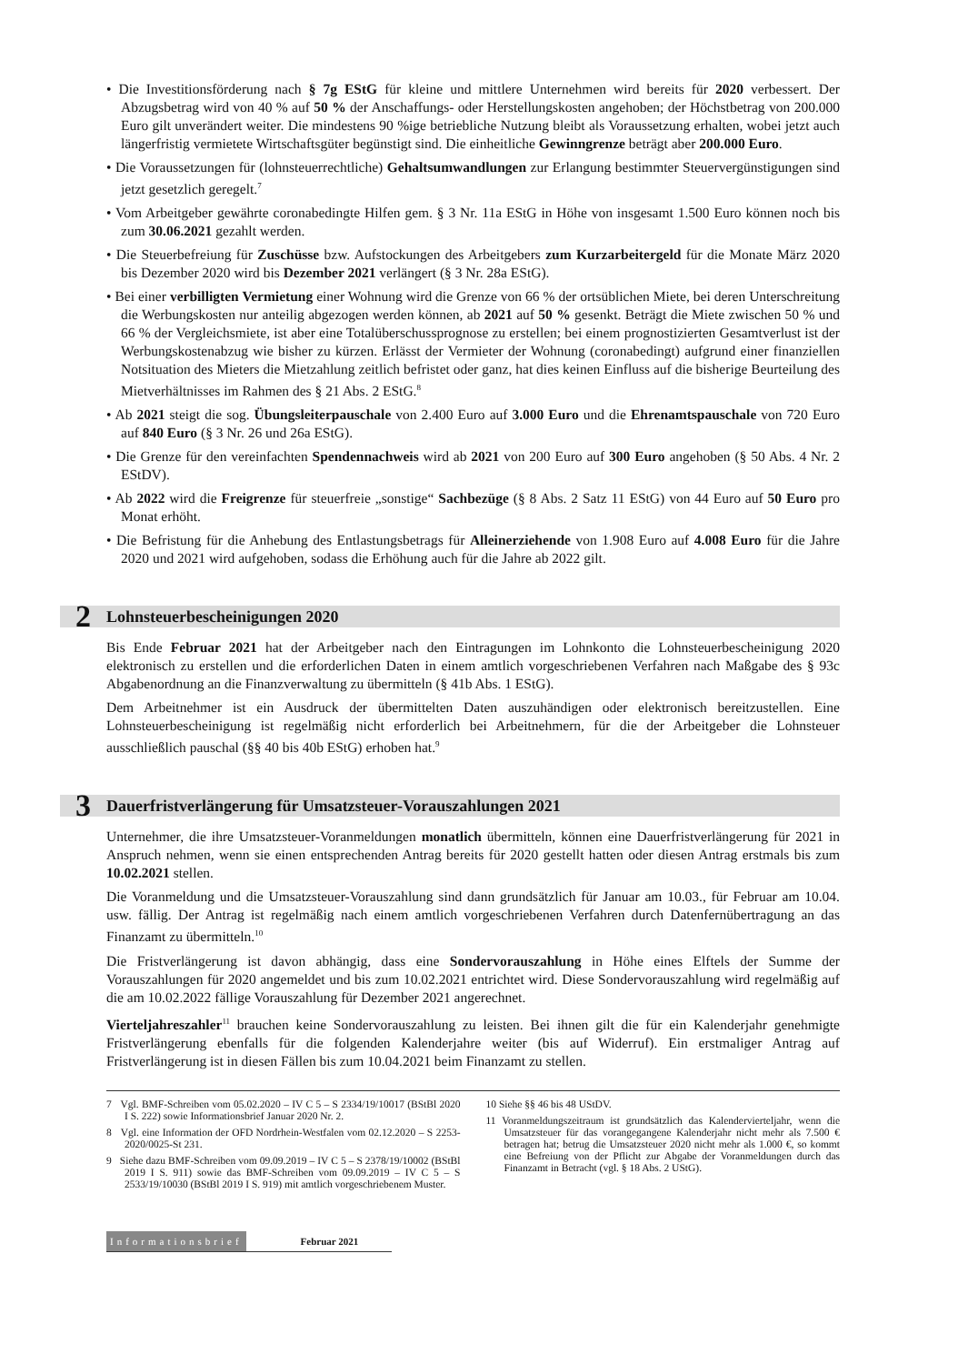• Die Investitionsförderung nach § 7g EStG für kleine und mittlere Unternehmen wird bereits für 2020 verbessert. Der Abzugsbetrag wird von 40 % auf 50 % der Anschaffungs- oder Herstellungskosten angehoben; der Höchstbetrag von 200.000 Euro gilt unverändert weiter. Die mindestens 90 %ige betriebliche Nutzung bleibt als Voraussetzung erhalten, wobei jetzt auch längerfristig vermietete Wirtschaftsgüter begünstigt sind. Die einheitliche Gewinngrenze beträgt aber 200.000 Euro.
• Die Voraussetzungen für (lohnsteuerrechtliche) Gehaltsumwandlungen zur Erlangung bestimmter Steuervergünstigungen sind jetzt gesetzlich geregelt.<sup>7</sup>
• Vom Arbeitgeber gewährte coronabedingte Hilfen gem. § 3 Nr. 11a EStG in Höhe von insgesamt 1.500 Euro können noch bis zum 30.06.2021 gezahlt werden.
• Die Steuerbefreiung für Zuschüsse bzw. Aufstockungen des Arbeitgebers zum Kurzarbeitergeld für die Monate März 2020 bis Dezember 2020 wird bis Dezember 2021 verlängert (§ 3 Nr. 28a EStG).
• Bei einer verbilligten Vermietung einer Wohnung wird die Grenze von 66 % der ortsüblichen Miete, bei deren Unterschreitung die Werbungskosten nur anteilig abgezogen werden können, ab 2021 auf 50 % gesenkt. Beträgt die Miete zwischen 50 % und 66 % der Vergleichsmiete, ist aber eine Totalüberschussprognose zu erstellen; bei einem prognostizierten Gesamtverlust ist der Werbungskostenabzug wie bisher zu kürzen. Erlässt der Vermieter der Wohnung (coronabedingt) aufgrund einer finanziellen Notsituation des Mieters die Mietzahlung zeitlich befristet oder ganz, hat dies keinen Einfluss auf die bisherige Beurteilung des Mietverhältnisses im Rahmen des § 21 Abs. 2 EStG.<sup>8</sup>
• Ab 2021 steigt die sog. Übungsleiterpauschale von 2.400 Euro auf 3.000 Euro und die Ehrenamtspauschale von 720 Euro auf 840 Euro (§ 3 Nr. 26 und 26a EStG).
• Die Grenze für den vereinfachten Spendennachweis wird ab 2021 von 200 Euro auf 300 Euro angehoben (§ 50 Abs. 4 Nr. 2 EStDV).
• Ab 2022 wird die Freigrenze für steuerfreie „sonstige“ Sachbezüge (§ 8 Abs. 2 Satz 11 EStG) von 44 Euro auf 50 Euro pro Monat erhöht.
• Die Befristung für die Anhebung des Entlastungsbetrags für Alleinerziehende von 1.908 Euro auf 4.008 Euro für die Jahre 2020 und 2021 wird aufgehoben, sodass die Erhöhung auch für die Jahre ab 2022 gilt.
2 Lohnsteuerbescheinigungen 2020
Bis Ende Februar 2021 hat der Arbeitgeber nach den Eintragungen im Lohnkonto die Lohnsteuerbescheinigung 2020 elektronisch zu erstellen und die erforderlichen Daten in einem amtlich vorgeschriebenen Verfahren nach Maßgabe des § 93c Abgabenordnung an die Finanzverwaltung zu übermitteln (§ 41b Abs. 1 EStG).
Dem Arbeitnehmer ist ein Ausdruck der übermittelten Daten auszuhändigen oder elektronisch bereitzustellen. Eine Lohnsteuerbescheinigung ist regelmäßig nicht erforderlich bei Arbeitnehmern, für die der Arbeitgeber die Lohnsteuer ausschließlich pauschal (§§ 40 bis 40b EStG) erhoben hat.<sup>9</sup>
3 Dauerfristverlängerung für Umsatzsteuer-Vorauszahlungen 2021
Unternehmer, die ihre Umsatzsteuer-Voranmeldungen monatlich übermitteln, können eine Dauerfristverlängerung für 2021 in Anspruch nehmen, wenn sie einen entsprechenden Antrag bereits für 2020 gestellt hatten oder diesen Antrag erstmals bis zum 10.02.2021 stellen.
Die Voranmeldung und die Umsatzsteuer-Vorauszahlung sind dann grundsätzlich für Januar am 10.03., für Februar am 10.04. usw. fällig. Der Antrag ist regelmäßig nach einem amtlich vorgeschriebenen Verfahren durch Datenfernübertragung an das Finanzamt zu übermitteln.<sup>10</sup>
Die Fristverlängerung ist davon abhängig, dass eine Sondervorauszahlung in Höhe eines Elftels der Summe der Vorauszahlungen für 2020 angemeldet und bis zum 10.02.2021 entrichtet wird. Diese Sondervorauszahlung wird regelmäßig auf die am 10.02.2022 fällige Vorauszahlung für Dezember 2021 angerechnet.
Vierteljahreszahler<sup>11</sup> brauchen keine Sondervorauszahlung zu leisten. Bei ihnen gilt die für ein Kalenderjahr genehmigte Fristverlängerung ebenfalls für die folgenden Kalenderjahre weiter (bis auf Widerruf). Ein erstmaliger Antrag auf Fristverlängerung ist in diesen Fällen bis zum 10.04.2021 beim Finanzamt zu stellen.
7 Vgl. BMF-Schreiben vom 05.02.2020 – IV C 5 – S 2334/19/10017 (BStBl 2020 I S. 222) sowie Informationsbrief Januar 2020 Nr. 2.
8 Vgl. eine Information der OFD Nordrhein-Westfalen vom 02.12.2020 – S 2253-2020/0025-St 231.
9 Siehe dazu BMF-Schreiben vom 09.09.2019 – IV C 5 – S 2378/19/10002 (BStBl 2019 I S. 911) sowie das BMF-Schreiben vom 09.09.2019 – IV C 5 – S 2533/19/10030 (BStBl 2019 I S. 919) mit amtlich vorgeschriebenem Muster.
10 Siehe §§ 46 bis 48 UStDV.
11 Voranmeldungszeitraum ist grundsätzlich das Kalendervierteljahr, wenn die Umsatzsteuer für das vorangegangene Kalenderjahr nicht mehr als 7.500 € betragen hat; betrug die Umsatzsteuer 2020 nicht mehr als 1.000 €, so kommt eine Befreiung von der Pflicht zur Abgabe der Voranmeldungen durch das Finanzamt in Betracht (vgl. § 18 Abs. 2 UStG).
Informationsbrief Februar 2021